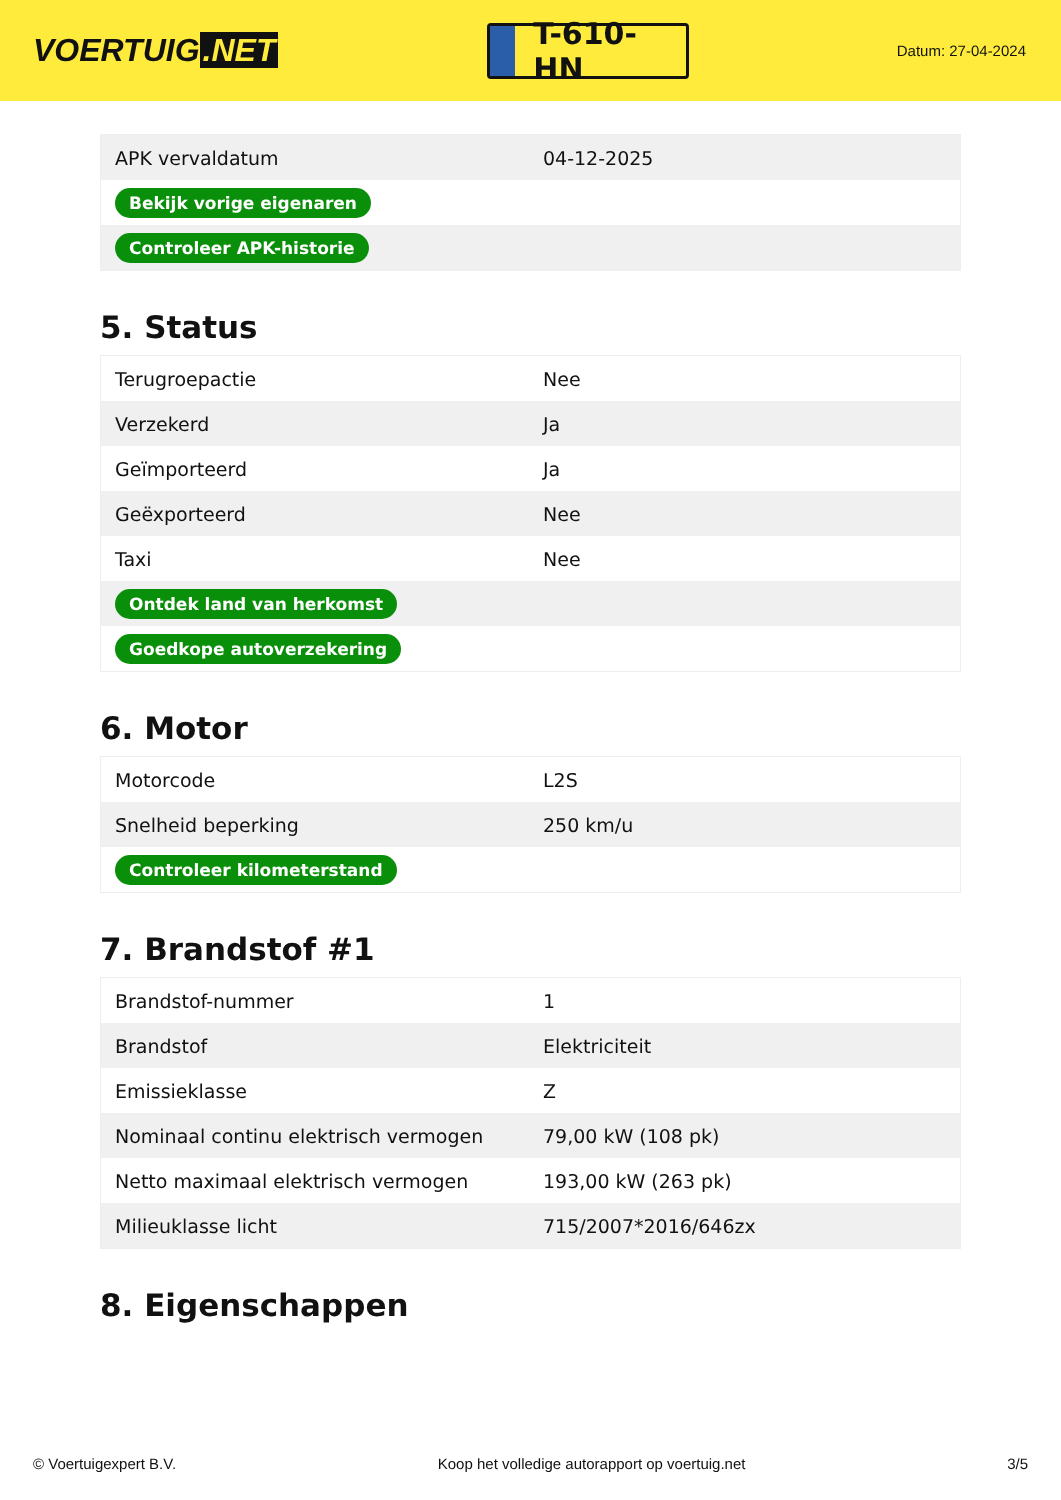VOERTUIG.NET
T-610-HN
Datum: 27-04-2024
| APK vervaldatum | 04-12-2025 |
| Bekijk vorige eigenaren | |
| Controleer APK-historie | |
5. Status
| Terugroepactie | Nee |
| Verzekerd | Ja |
| Geïmporteerd | Ja |
| Geëxporteerd | Nee |
| Taxi | Nee |
| Ontdek land van herkomst | |
| Goedkope autoverzekering | |
6. Motor
| Motorcode | L2S |
| Snelheid beperking | 250 km/u |
| Controleer kilometerstand | |
7. Brandstof #1
| Brandstof-nummer | 1 |
| Brandstof | Elektriciteit |
| Emissieklasse | Z |
| Nominaal continu elektrisch vermogen | 79,00 kW (108 pk) |
| Netto maximaal elektrisch vermogen | 193,00 kW (263 pk) |
| Milieuklasse licht | 715/2007*2016/646zx |
8. Eigenschappen
© Voertuigexpert B.V. Koop het volledige autorapport op voertuig.net 3/5